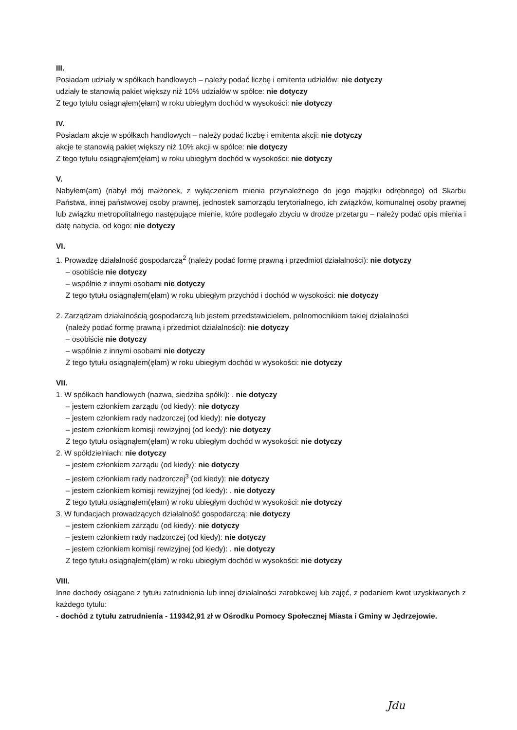III.
Posiadam udziały w spółkach handlowych – należy podać liczbę i emitenta udziałów: nie dotyczy
udziały te stanowią pakiet większy niż 10% udziałów w spółce: nie dotyczy
Z tego tytułu osiągnąłem(ęłam) w roku ubiegłym dochód w wysokości: nie dotyczy
IV.
Posiadam akcje w spółkach handlowych – należy podać liczbę i emitenta akcji: nie dotyczy
akcje te stanowią pakiet większy niż 10% akcji w spółce: nie dotyczy
Z tego tytułu osiągnąłem(ęłam) w roku ubiegłym dochód w wysokości: nie dotyczy
V.
Nabyłem(am) (nabył mój małżonek, z wyłączeniem mienia przynależnego do jego majątku odrębnego) od Skarbu Państwa, innej państwowej osoby prawnej, jednostek samorządu terytorialnego, ich związków, komunalnej osoby prawnej lub związku metropolitalnego następujące mienie, które podlegało zbyciu w drodze przetargu – należy podać opis mienia i datę nabycia, od kogo: nie dotyczy
VI.
1. Prowadzę działalność gospodarczą<sup>2</sup> (należy podać formę prawną i przedmiot działalności): nie dotyczy
– osobiście nie dotyczy
– wspólnie z innymi osobami nie dotyczy
Z tego tytułu osiągnąłem(ęłam) w roku ubiegłym przychód i dochód w wysokości: nie dotyczy
2. Zarządzam działalnością gospodarczą lub jestem przedstawicielem, pełnomocnikiem takiej działalności
(należy podać formę prawną i przedmiot działalności): nie dotyczy
– osobiście nie dotyczy
– wspólnie z innymi osobami nie dotyczy
Z tego tytułu osiągnąłem(ęłam) w roku ubiegłym dochód w wysokości: nie dotyczy
VII.
1. W spółkach handlowych (nazwa, siedziba spółki): . nie dotyczy
– jestem członkiem zarządu (od kiedy): nie dotyczy
– jestem członkiem rady nadzorczej (od kiedy): nie dotyczy
– jestem członkiem komisji rewizyjnej (od kiedy): nie dotyczy
Z tego tytułu osiągnąłem(ęłam) w roku ubiegłym dochód w wysokości: nie dotyczy
2. W spółdzielniach: nie dotyczy
– jestem członkiem zarządu (od kiedy): nie dotyczy
– jestem członkiem rady nadzorczej<sup>3</sup> (od kiedy): nie dotyczy
– jestem członkiem komisji rewizyjnej (od kiedy): . nie dotyczy
Z tego tytułu osiągnąłem(ęłam) w roku ubiegłym dochód w wysokości: nie dotyczy
3. W fundacjach prowadzących działalność gospodarczą: nie dotyczy
– jestem członkiem zarządu (od kiedy): nie dotyczy
– jestem członkiem rady nadzorczej (od kiedy): nie dotyczy
– jestem członkiem komisji rewizyjnej (od kiedy): . nie dotyczy
Z tego tytułu osiągnąłem(ęłam) w roku ubiegłym dochód w wysokości: nie dotyczy
VIII.
Inne dochody osiągane z tytułu zatrudnienia lub innej działalności zarobkowej lub zajęć, z podaniem kwot uzyskiwanych z każdego tytułu:
- dochód z tytułu zatrudnienia - 119342,91 zł w Ośrodku Pomocy Społecznej Miasta i Gminy w Jędrzejowie.
Jdu